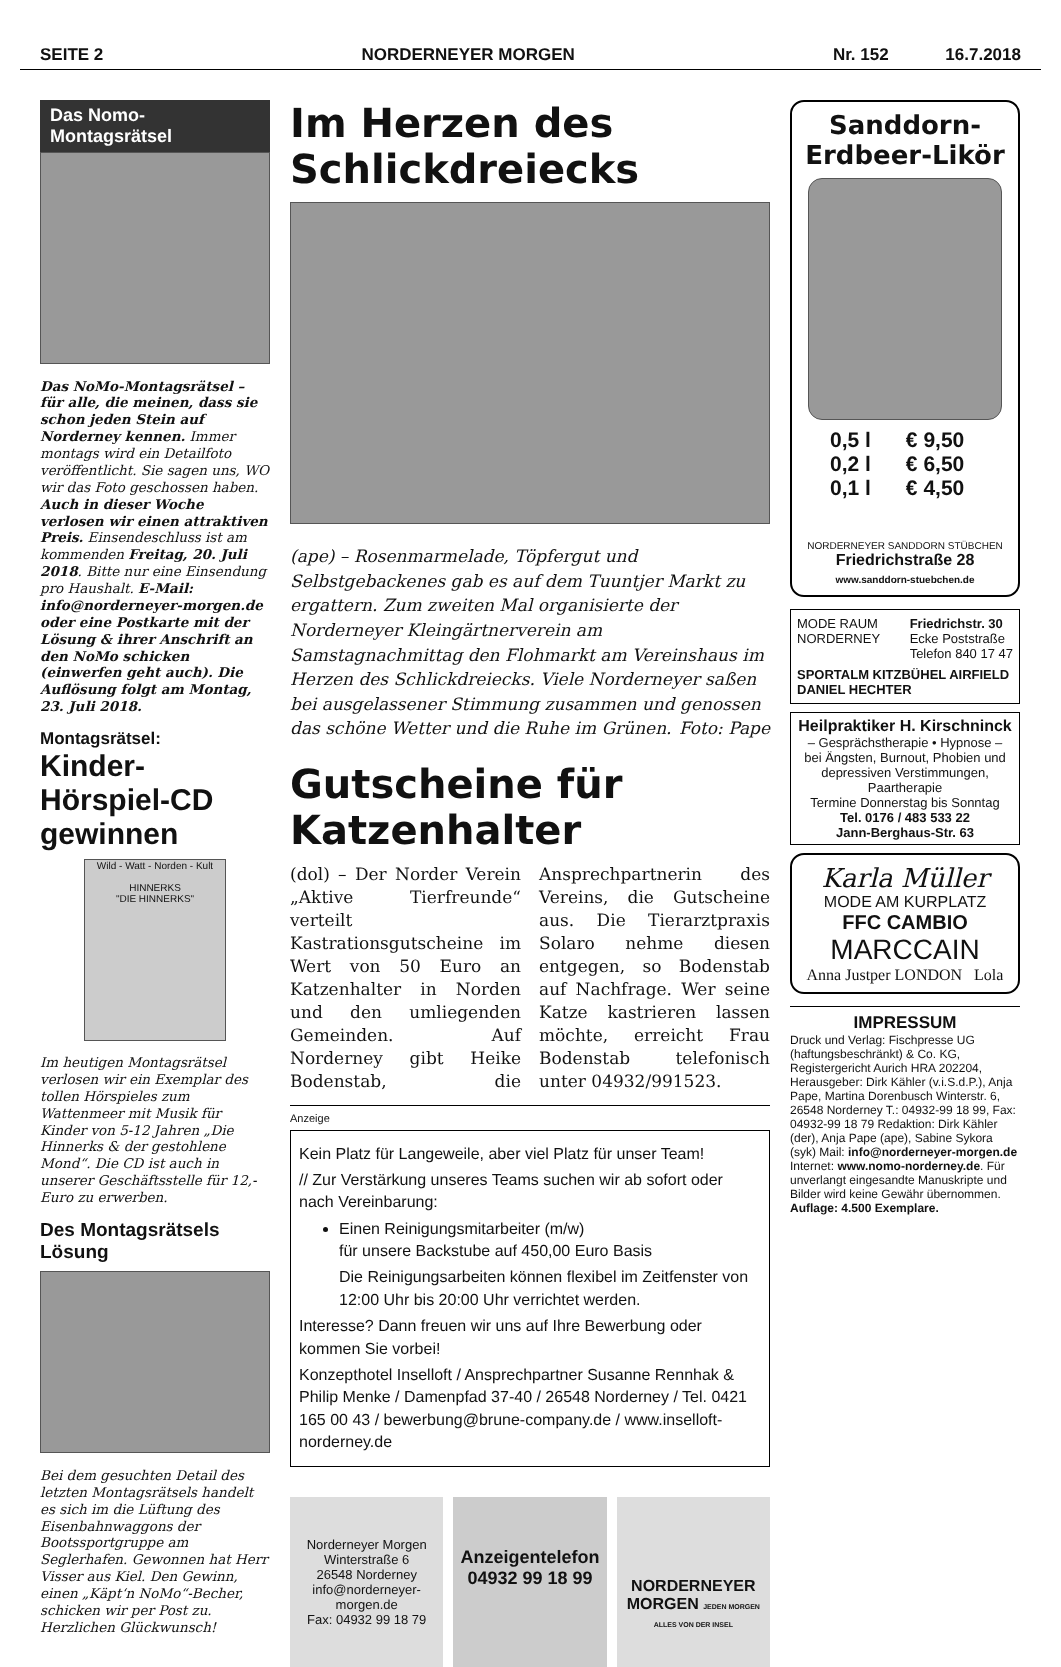SEITE 2 NORDERNEYER MORGEN Nr. 152 16.7.2018
Das Nomo-Montagsrätsel
Das NoMo-Montagsrätsel – für alle, die meinen, dass sie schon jeden Stein auf Norderney kennen. Immer montags wird ein Detailfoto veröffentlicht. Sie sagen uns, WO wir das Foto geschossen haben. Auch in dieser Woche verlosen wir einen attraktiven Preis. Einsendeschluss ist am kommenden Freitag, 20. Juli 2018. Bitte nur eine Einsendung pro Haushalt. E-Mail: info@norderneyer-morgen.de oder eine Postkarte mit der Lösung & ihrer Anschrift an den NoMo schicken (einwerfen geht auch). Die Auflösung folgt am Montag, 23. Juli 2018.
Montagsrätsel:
Kinder-Hörspiel-CD gewinnen
Wild - Watt - Norden - Kult
HINNERKS
"DIE HINNERKS"
Im heutigen Montagsrätsel verlosen wir ein Exemplar des tollen Hörspieles zum Wattenmeer mit Musik für Kinder von 5-12 Jahren „Die Hinnerks & der gestohlene Mond“. Die CD ist auch in unserer Geschäftsstelle für 12,- Euro zu erwerben.
Des Montagsrätsels Lösung
Bei dem gesuchten Detail des letzten Montagsrätsels handelt es sich im die Lüftung des Eisenbahnwaggons der Bootssportgruppe am Seglerhafen. Gewonnen hat Herr Visser aus Kiel. Den Gewinn, einen „Käpt‘n NoMo“-Becher, schicken wir per Post zu. Herzlichen Glückwunsch!
Im Herzen des Schlickdreiecks
(ape) – Rosenmarmelade, Töpfergut und Selbstgebackenes gab es auf dem Tuuntjer Markt zu ergattern. Zum zweiten Mal organisierte der Norderneyer Kleingärtnerverein am Samstagnachmittag den Flohmarkt am Vereinshaus im Herzen des Schlickdreiecks. Viele Norderneyer saßen bei ausgelassener Stimmung zusammen und genossen das schöne Wetter und die Ruhe im Grünen. Foto: Pape
Gutscheine für Katzenhalter
(dol) – Der Norder Verein „Aktive Tierfreunde“ verteilt Kastrationsgutscheine im Wert von 50 Euro an Katzenhalter in Norden und den umliegenden Gemeinden. Auf Norderney gibt Heike Bodenstab, die Ansprechpartnerin des Vereins, die Gutscheine aus. Die Tierarztpraxis Solaro nehme diesen entgegen, so Bodenstab auf Nachfrage. Wer seine Katze kastrieren lassen möchte, erreicht Frau Bodenstab telefonisch unter 04932/991523.
Anzeige
Kein Platz für Langeweile, aber viel Platz für unser Team!
// Zur Verstärkung unseres Teams suchen wir ab sofort oder nach Vereinbarung:
Einen Reinigungsmitarbeiter (m/w)
für unsere Backstube auf 450,00 Euro Basis
Die Reinigungsarbeiten können flexibel im Zeitfenster von 12:00 Uhr bis 20:00 Uhr verrichtet werden.
Interesse? Dann freuen wir uns auf Ihre Bewerbung oder kommen Sie vorbei!
Konzepthotel Inselloft / Ansprechpartner Susanne Rennhak & Philip Menke / Damenpfad 37-40 / 26548 Norderney / Tel. 0421 165 00 43 / bewerbung@brune-company.de / www.inselloft-norderney.de
Norderneyer Morgen
Winterstraße 6
26548 Norderney
info@norderneyer-morgen.de
Fax: 04932 99 18 79
Anzeigentelefon
04932 99 18 99
NORDERNEYER MORGEN JEDEN MORGEN ALLES VON DER INSEL
Sanddorn-
Erdbeer-Likör
0,5 l € 9,50
0,2 l € 6,50
0,1 l € 4,50
NORDERNEYER SANDDORN STÜBCHEN
Friedrichstraße 28
www.sanddorn-stuebchen.de
MODE RAUM
NORDERNEY
Friedrichstr. 30
Ecke Poststraße
Telefon 840 17 47
SPORTALM KITZBÜHEL AIRFIELD
DANIEL HECHTER
Heilpraktiker H. Kirschninck
– Gesprächstherapie • Hypnose –
bei Ängsten, Burnout, Phobien und depressiven Verstimmungen, Paartherapie
Termine Donnerstag bis Sonntag
Tel. 0176 / 483 533 22
Jann-Berghaus-Str. 63
Karla Müller
MODE AM KURPLATZ
FFC CAMBIO
MARCCAIN
Anna Justper LONDON Lola
IMPRESSUM
Druck und Verlag: Fischpresse UG (haftungsbeschränkt) & Co. KG, Registergericht Aurich HRA 202204, Herausgeber: Dirk Kähler (v.i.S.d.P.), Anja Pape, Martina Dorenbusch Winterstr. 6, 26548 Norderney T.: 04932-99 18 99, Fax: 04932-99 18 79 Redaktion: Dirk Kähler (der), Anja Pape (ape), Sabine Sykora (syk) Mail: info@norderneyer-morgen.de Internet: www.nomo-norderney.de. Für unverlangt eingesandte Manuskripte und Bilder wird keine Gewähr übernommen.
Auflage: 4.500 Exemplare.